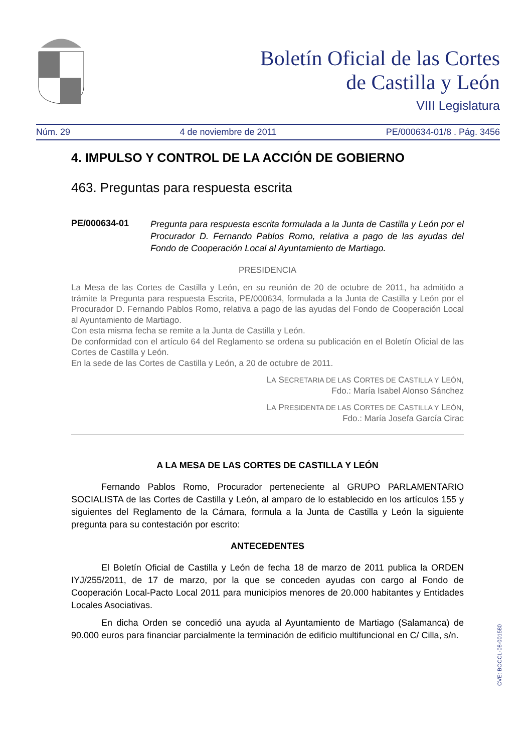Boletín Oficial de las Cortes
de Castilla y León
VIII Legislatura
Núm. 29 4 de noviembre de 2011 PE/000634-01/8 . Pág. 3456
4. IMPULSO Y CONTROL DE LA ACCIÓN DE GOBIERNO
463. Preguntas para respuesta escrita
PE/000634-01 Pregunta para respuesta escrita formulada a la Junta de Castilla y León por el Procurador D. Fernando Pablos Romo, relativa a pago de las ayudas del Fondo de Cooperación Local al Ayuntamiento de Martiago.
PRESIDENCIA
La Mesa de las Cortes de Castilla y León, en su reunión de 20 de octubre de 2011, ha admitido a trámite la Pregunta para respuesta Escrita, PE/000634, formulada a la Junta de Castilla y León por el Procurador D. Fernando Pablos Romo, relativa a pago de las ayudas del Fondo de Cooperación Local al Ayuntamiento de Martiago.
Con esta misma fecha se remite a la Junta de Castilla y León.
De conformidad con el artículo 64 del Reglamento se ordena su publicación en el Boletín Oficial de las Cortes de Castilla y León.
En la sede de las Cortes de Castilla y León, a 20 de octubre de 2011.
LA SECRETARIA DE LAS CORTES DE CASTILLA Y LEÓN,
Fdo.: María Isabel Alonso Sánchez
LA PRESIDENTA DE LAS CORTES DE CASTILLA Y LEÓN,
Fdo.: María Josefa García Cirac
A LA MESA DE LAS CORTES DE CASTILLA Y LEÓN
Fernando Pablos Romo, Procurador perteneciente al GRUPO PARLAMENTARIO SOCIALISTA de las Cortes de Castilla y León, al amparo de lo establecido en los artículos 155 y siguientes del Reglamento de la Cámara, formula a la Junta de Castilla y León la siguiente pregunta para su contestación por escrito:
ANTECEDENTES
El Boletín Oficial de Castilla y León de fecha 18 de marzo de 2011 publica la ORDEN IYJ/255/2011, de 17 de marzo, por la que se conceden ayudas con cargo al Fondo de Cooperación Local-Pacto Local 2011 para municipios menores de 20.000 habitantes y Entidades Locales Asociativas.
En dicha Orden se concedió una ayuda al Ayuntamiento de Martiago (Salamanca) de 90.000 euros para financiar parcialmente la terminación de edificio multifuncional en C/ Cilla, s/n.
CVE: BOCCL-08-001580